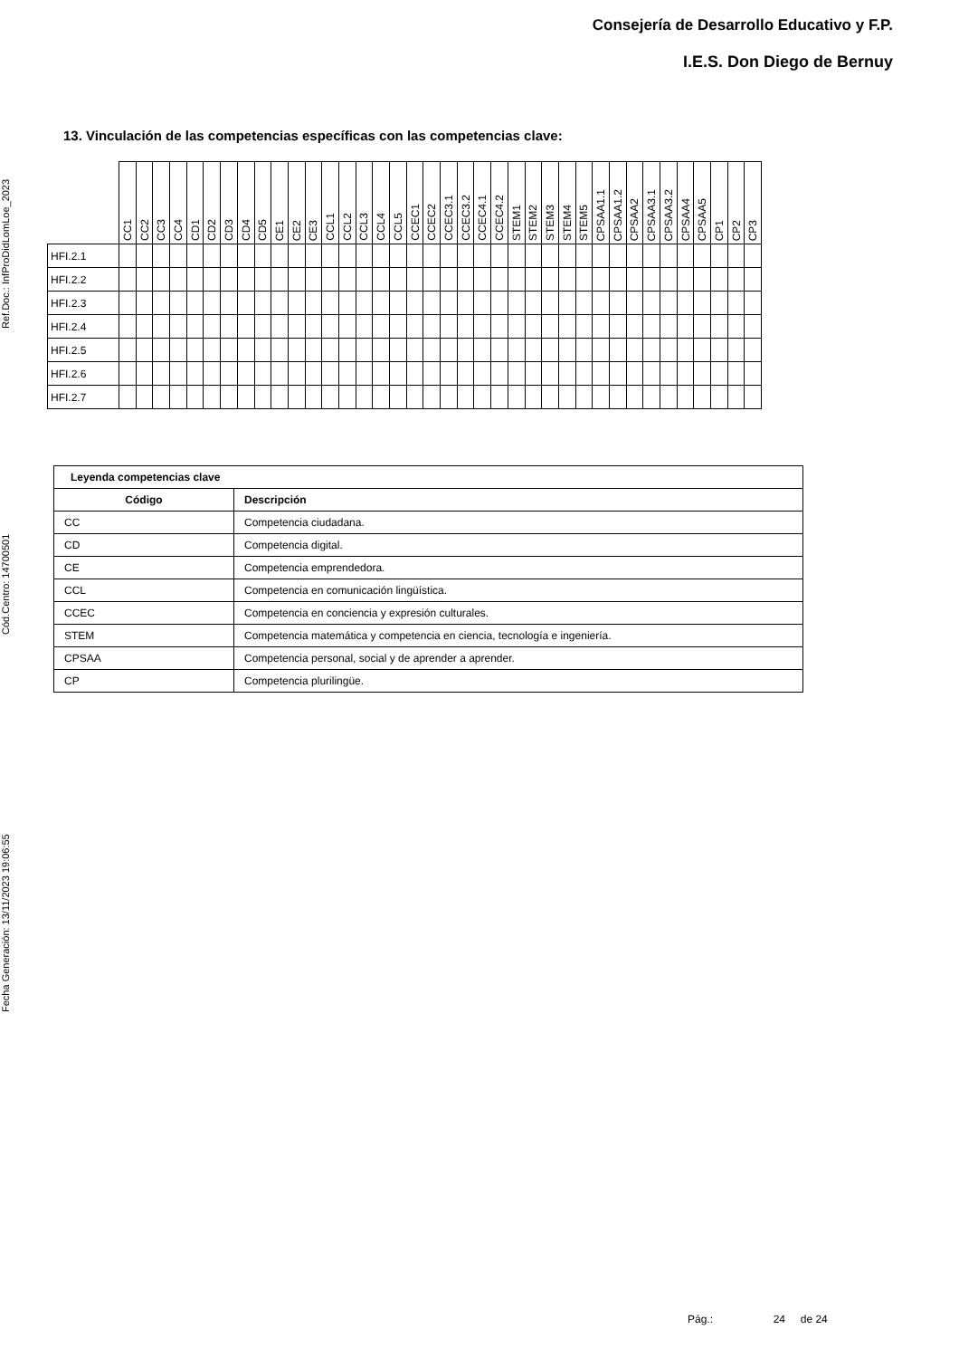Consejería de Desarrollo Educativo y F.P.
I.E.S. Don Diego de Bernuy
Ref.Doc.: InfProDidLomLoe_2023
Cód.Centro: 14700501
Fecha Generación: 13/11/2023 19:06:55
13. Vinculación de las competencias específicas con las competencias clave:
| | CC1 | CC2 | CC3 | CC4 | CD1 | CD2 | CD3 | CD4 | CD5 | CE1 | CE2 | CE3 | CCL1 | CCL2 | CCL3 | CCL4 | CCL5 | CCEC1 | CCEC2 | CCEC3.1 | CCEC3.2 | CCEC4.1 | CCEC4.2 | STEM1 | STEM2 | STEM3 | STEM4 | STEM5 | CPSAA1.1 | CPSAA1.2 | CPSAA2 | CPSAA3.1 | CPSAA3.2 | CPSAA4 | CPSAA5 | CP1 | CP2 | CP3 |
| --- | --- | --- | --- | --- | --- | --- | --- | --- | --- | --- | --- | --- | --- | --- | --- | --- | --- | --- | --- | --- | --- | --- | --- | --- | --- | --- | --- | --- | --- | --- | --- | --- | --- | --- | --- | --- | --- | --- |
| HFI.2.1 | | | | | | | | | | | | | | | | | | | | | | | | | | | | | | | | | | | | | | |
| HFI.2.2 | | | | | | | | | | | | | | | | | | | | | | | | | | | | | | | | | | | | | | |
| HFI.2.3 | | | | | | | | | | | | | | | | | | | | | | | | | | | | | | | | | | | | | | |
| HFI.2.4 | | | | | | | | | | | | | | | | | | | | | | | | | | | | | | | | | | | | | | |
| HFI.2.5 | | | | | | | | | | | | | | | | | | | | | | | | | | | | | | | | | | | | | | |
| HFI.2.6 | | | | | | | | | | | | | | | | | | | | | | | | | | | | | | | | | | | | | | |
| HFI.2.7 | | | | | | | | | | | | | | | | | | | | | | | | | | | | | | | | | | | | | | |
| Leyenda competencias clave | |
| --- | --- |
| Código | Descripción |
| CC | Competencia ciudadana. |
| CD | Competencia digital. |
| CE | Competencia emprendedora. |
| CCL | Competencia en comunicación lingüística. |
| CCEC | Competencia en conciencia y expresión culturales. |
| STEM | Competencia matemática y competencia en ciencia, tecnología e ingeniería. |
| CPSAA | Competencia personal, social y de aprender a aprender. |
| CP | Competencia plurilingüe. |
Pág.: 24 de 24